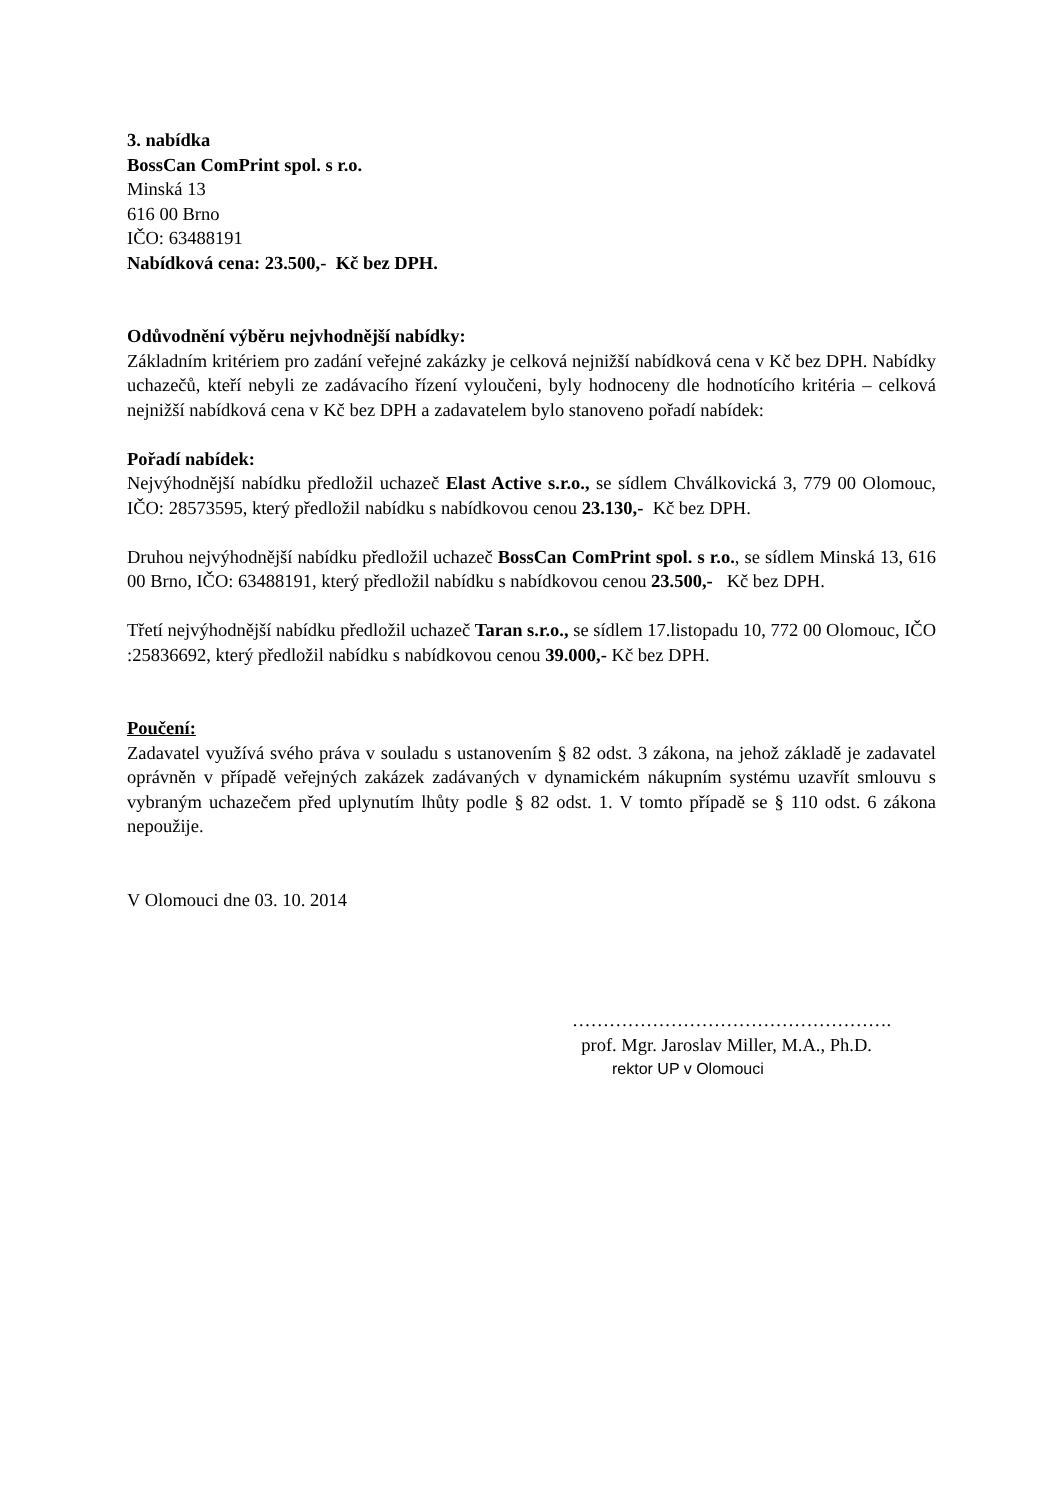3. nabídka
BossCan ComPrint spol. s r.o.
Minská 13
616 00 Brno
IČO: 63488191
Nabídková cena: 23.500,- Kč bez DPH.
Odůvodnění výběru nejvhodnější nabídky:
Základním kritériem pro zadání veřejné zakázky je celková nejnižší nabídková cena v Kč bez DPH. Nabídky uchazečů, kteří nebyli ze zadávacího řízení vyloučeni, byly hodnoceny dle hodnotícího kritéria – celková nejnižší nabídková cena v Kč bez DPH a zadavatelem bylo stanoveno pořadí nabídek:
Pořadí nabídek:
Nejvýhodnější nabídku předložil uchazeč Elast Active s.r.o., se sídlem Chválkovická 3, 779 00 Olomouc, IČO: 28573595, který předložil nabídku s nabídkovou cenou 23.130,- Kč bez DPH.
Druhou nejvýhodnější nabídku předložil uchazeč BossCan ComPrint spol. s r.o., se sídlem Minská 13, 616 00 Brno, IČO: 63488191, který předložil nabídku s nabídkovou cenou 23.500,- Kč bez DPH.
Třetí nejvýhodnější nabídku předložil uchazeč Taran s.r.o., se sídlem 17.listopadu 10, 772 00 Olomouc, IČO :25836692, který předložil nabídku s nabídkovou cenou 39.000,- Kč bez DPH.
Poučení:
Zadavatel využívá svého práva v souladu s ustanovením § 82 odst. 3 zákona, na jehož základě je zadavatel oprávněn v případě veřejných zakázek zadávaných v dynamickém nákupním systému uzavřít smlouvu s vybraným uchazečem před uplynutím lhůty podle § 82 odst. 1. V tomto případě se § 110 odst. 6 zákona nepoužije.
V Olomouci dne 03. 10. 2014
…………………………………………….
prof. Mgr. Jaroslav Miller, M.A., Ph.D.
rektor UP v Olomouci